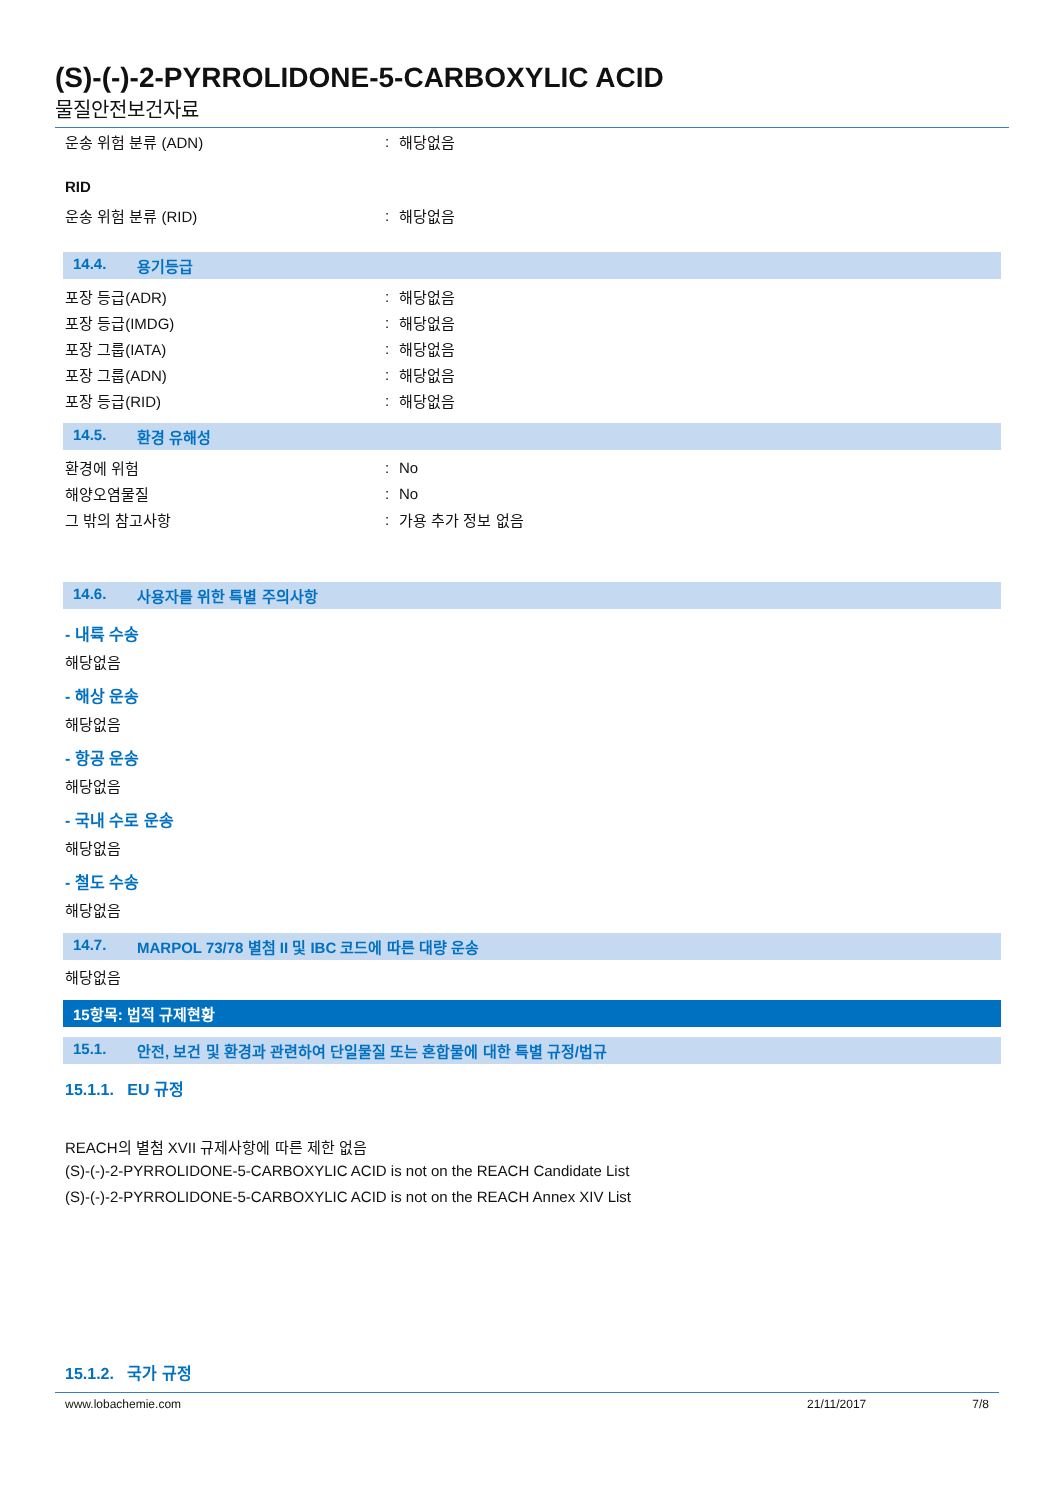(S)-(-)-2-PYRROLIDONE-5-CARBOXYLIC ACID
물질안전보건자료
운송 위험 분류 (ADN): 해당없음
RID
운송 위험 분류 (RID): 해당없음
14.4. 용기등급
포장 등급(ADR): 해당없음
포장 등급(IMDG): 해당없음
포장 그룹(IATA): 해당없음
포장 그룹(ADN): 해당없음
포장 등급(RID): 해당없음
14.5. 환경 유해성
환경에 위험: No
해양오염물질: No
그 밖의 참고사항: 가용 추가 정보 없음
14.6. 사용자를 위한 특별 주의사항
- 내륙 수송
해당없음
- 해상 운송
해당없음
- 항공 운송
해당없음
- 국내 수로 운송
해당없음
- 철도 수송
해당없음
14.7. MARPOL 73/78 별첨 II 및 IBC 코드에 따른 대량 운송
해당없음
15항목: 법적 규제현황
15.1. 안전, 보건 및 환경과 관련하여 단일물질 또는 혼합물에 대한 특별 규정/법규
15.1.1. EU 규정
REACH의 별첨 XVII 규제사항에 따른 제한 없음
(S)-(-)-2-PYRROLIDONE-5-CARBOXYLIC ACID is not on the REACH Candidate List
(S)-(-)-2-PYRROLIDONE-5-CARBOXYLIC ACID is not on the REACH Annex XIV List
15.1.2. 국가 규정
www.lobachemie.com 21/11/2017 7/8